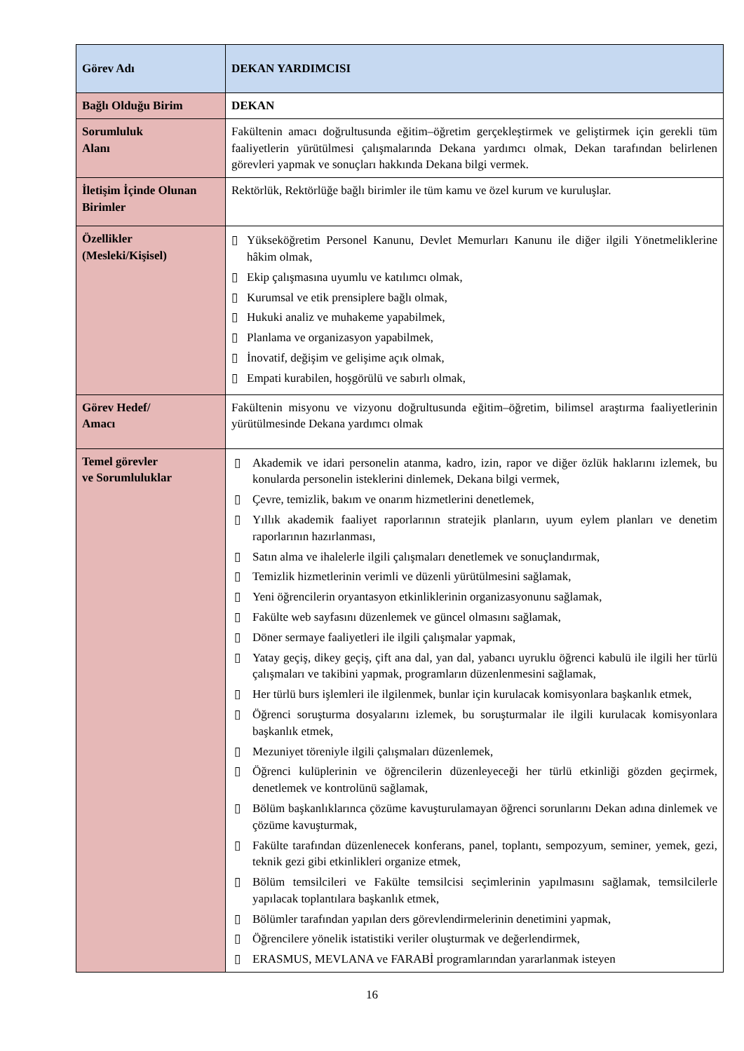| Görev Adı | DEKAN YARDIMCISI |
| --- | --- |
| Bağlı Olduğu Birim | DEKAN |
| Sorumluluk Alanı | Fakültenin amacı doğrultusunda eğitim–öğretim gerçekleştirmek ve geliştirmek için gerekli tüm faaliyetlerin yürütülmesi çalışmalarında Dekana yardımcı olmak, Dekan tarafından belirlenen görevleri yapmak ve sonuçları hakkında Dekana bilgi vermek. |
| İletişim İçinde Olunan Birimler | Rektörlük, Rektörlüğe bağlı birimler ile tüm kamu ve özel kurum ve kuruluşlar. |
| Özellikler (Mesleki/Kişisel) | ▯ Yükseköğretim Personel Kanunu, Devlet Memurları Kanunu ile diğer ilgili Yönetmeliklerine hâkim olmak, ▯ Ekip çalışmasına uyumlu ve katılımcı olmak, ▯ Kurumsal ve etik prensiplere bağlı olmak, ▯ Hukuki analiz ve muhakeme yapabilmek, ▯ Planlama ve organizasyon yapabilmek, ▯ İnovatif, değişim ve gelişime açık olmak, ▯ Empati kurabilen, hoşgörülü ve sabırlı olmak, |
| Görev Hedef/ Amacı | Fakültenin misyonu ve vizyonu doğrultusunda eğitim–öğretim, bilimsel araştırma faaliyetlerinin yürütülmesinde Dekana yardımcı olmak |
| Temel görevler ve Sorumluluklar | ▯ Akademik ve idari personelin atanma, kadro, izin, rapor ve diğer özlük haklarını izlemek, bu konularda personelin isteklerini dinlemek, Dekana bilgi vermek, ▯ Çevre, temizlik, bakım ve onarım hizmetlerini denetlemek, ▯ Yıllık akademik faaliyet raporlarının stratejik planların, uyum eylem planları ve denetim raporlarının hazırlanması, ▯ Satın alma ve ihalelerle ilgili çalışmaları denetlemek ve sonuçlandırmak, ▯ Temizlik hizmetlerinin verimli ve düzenli yürütülmesini sağlamak, ▯ Yeni öğrencilerin oryantasyon etkinliklerinin organizasyonunu sağlamak, ▯ Fakülte web sayfasını düzenlemek ve güncel olmasını sağlamak, ▯ Döner sermaye faaliyetleri ile ilgili çalışmalar yapmak, ▯ Yatay geçiş, dikey geçiş, çift ana dal, yan dal, yabancı uyruklu öğrenci kabulü ile ilgili her türlü çalışmaları ve takibini yapmak, programların düzenlenmesini sağlamak, ▯ Her türlü burs işlemleri ile ilgilenmek, bunlar için kurulacak komisyonlara başkanlık etmek, ▯ Öğrenci soruşturma dosyalarını izlemek, bu soruşturmalar ile ilgili kurulacak komisyonlara başkanlık etmek, ▯ Mezuniyet töreniyle ilgili çalışmaları düzenlemek, ▯ Öğrenci kulüplerinin ve öğrencilerin düzenleyeceği her türlü etkinliği gözden geçirmek, denetlemek ve kontrolünü sağlamak, ▯ Bölüm başkanlıklarınca çözüme kavuşturulamayan öğrenci sorunlarını Dekan adına dinlemek ve çözüme kavuşturmak, ▯ Fakülte tarafından düzenlenecek konferans, panel, toplantı, sempozyum, seminer, yemek, gezi, teknik gezi gibi etkinlikleri organize etmek, ▯ Bölüm temsilcileri ve Fakülte temsilcisi seçimlerinin yapılmasını sağlamak, temsilcilerle yapılacak toplantılara başkanlık etmek, ▯ Bölümler tarafından yapılan ders görevlendirmelerinin denetimini yapmak, ▯ Öğrencilere yönelik istatistiki veriler oluşturmak ve değerlendirmek, ▯ ERASMUS, MEVLANA ve FARABİ programlarından yararlanmak isteyen |
16